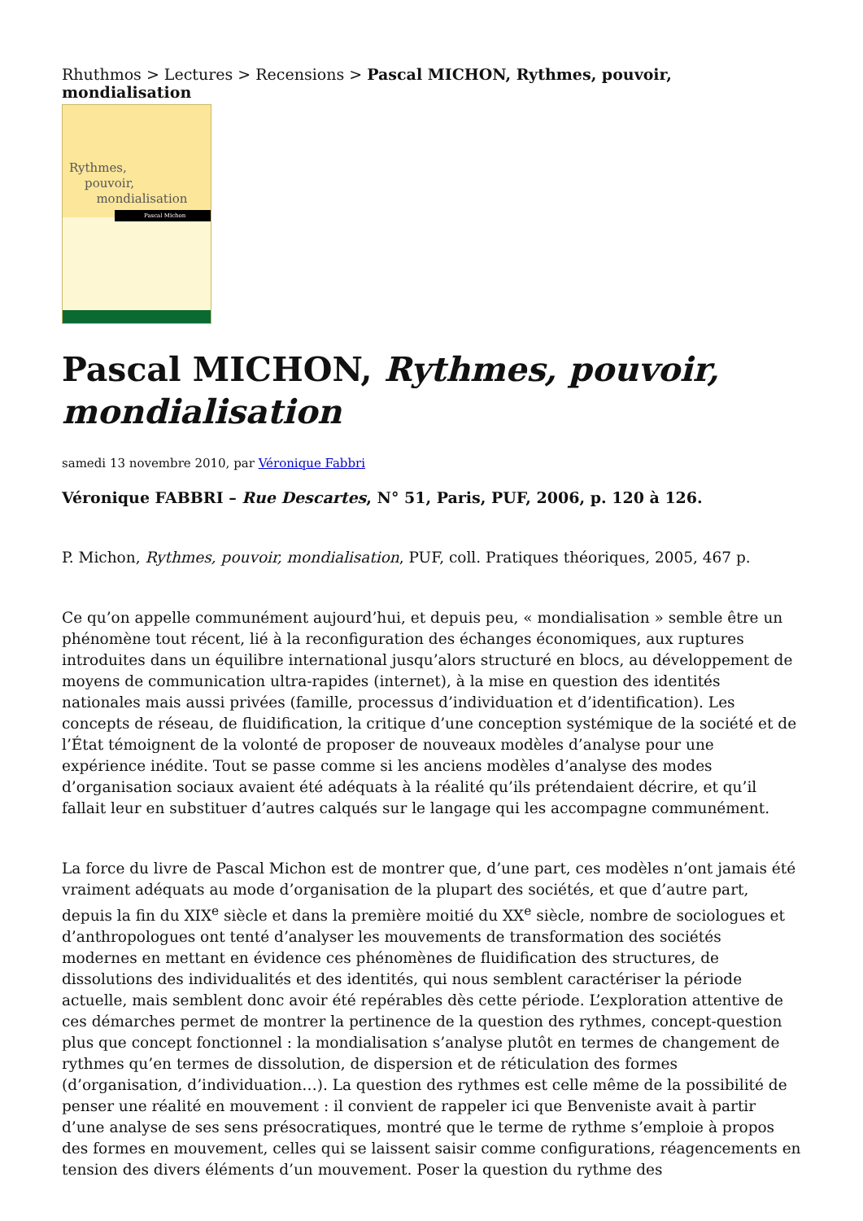Rhuthmos > Lectures > Recensions > Pascal MICHON, Rythmes, pouvoir, mondialisation
Rythmes,
pouvoir,
mondialisation
Pascal Michon
Pascal MICHON, Rythmes, pouvoir, mondialisation
samedi 13 novembre 2010, par Véronique Fabbri
Véronique FABBRI – Rue Descartes, N° 51, Paris, PUF, 2006, p. 120 à 126.
P. Michon, Rythmes, pouvoir, mondialisation, PUF, coll. Pratiques théoriques, 2005, 467 p.
Ce qu’on appelle communément aujourd’hui, et depuis peu, « mondialisation » semble être un phénomène tout récent, lié à la reconfiguration des échanges économiques, aux ruptures introduites dans un équilibre international jusqu’alors structuré en blocs, au développement de moyens de communication ultra-rapides (internet), à la mise en question des identités nationales mais aussi privées (famille, processus d’individuation et d’identification). Les concepts de réseau, de fluidification, la critique d’une conception systémique de la société et de l’État témoignent de la volonté de proposer de nouveaux modèles d’analyse pour une expérience inédite. Tout se passe comme si les anciens modèles d’analyse des modes d’organisation sociaux avaient été adéquats à la réalité qu’ils prétendaient décrire, et qu’il fallait leur en substituer d’autres calqués sur le langage qui les accompagne communément.
La force du livre de Pascal Michon est de montrer que, d’une part, ces modèles n’ont jamais été vraiment adéquats au mode d’organisation de la plupart des sociétés, et que d’autre part, depuis la fin du XIX<sup>e</sup> siècle et dans la première moitié du XX<sup>e</sup> siècle, nombre de sociologues et d’anthropologues ont tenté d’analyser les mouvements de transformation des sociétés modernes en mettant en évidence ces phénomènes de fluidification des structures, de dissolutions des individualités et des identités, qui nous semblent caractériser la période actuelle, mais semblent donc avoir été repérables dès cette période. L’exploration attentive de ces démarches permet de montrer la pertinence de la question des rythmes, concept-question plus que concept fonctionnel : la mondialisation s’analyse plutôt en termes de changement de rythmes qu’en termes de dissolution, de dispersion et de réticulation des formes (d’organisation, d’individuation…). La question des rythmes est celle même de la possibilité de penser une réalité en mouvement : il convient de rappeler ici que Benveniste avait à partir d’une analyse de ses sens présocratiques, montré que le terme de rythme s’emploie à propos des formes en mouvement, celles qui se laissent saisir comme configurations, réagencements en tension des divers éléments d’un mouvement. Poser la question du rythme des